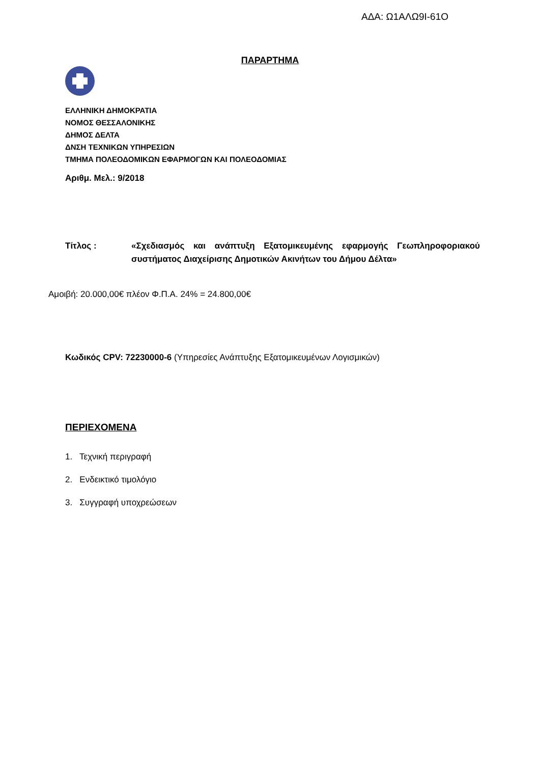ΑΔΑ: Ω1ΑΛΩ9Ι-61Ο
ΠΑΡΑΡΤΗΜΑ
ΕΛΛΗΝΙΚΗ ΔΗΜΟΚΡΑΤΙΑ
ΝΟΜΟΣ ΘΕΣΣΑΛΟΝΙΚΗΣ
ΔΗΜΟΣ ΔΕΛΤΑ
ΔΝΣΗ ΤΕΧΝΙΚΩΝ ΥΠΗΡΕΣΙΩΝ
ΤΜΗΜΑ ΠΟΛΕΟΔΟΜΙΚΩΝ ΕΦΑΡΜΟΓΩΝ ΚΑΙ ΠΟΛΕΟΔΟΜΙΑΣ
Αριθμ. Μελ.: 9/2018
Τίτλος : «Σχεδιασμός και ανάπτυξη Εξατομικευμένης εφαρμογής Γεωπληροφοριακού συστήματος Διαχείρισης Δημοτικών Ακινήτων του Δήμου Δέλτα»
Αμοιβή: 20.000,00€ πλέον Φ.Π.Α. 24% = 24.800,00€
Κωδικός CPV: 72230000-6 (Υπηρεσίες Ανάπτυξης Εξατομικευμένων Λογισμικών)
ΠΕΡΙΕΧΟΜΕΝΑ
1. Τεχνική περιγραφή
2. Ενδεικτικό τιμολόγιο
3. Συγγραφή υποχρεώσεων